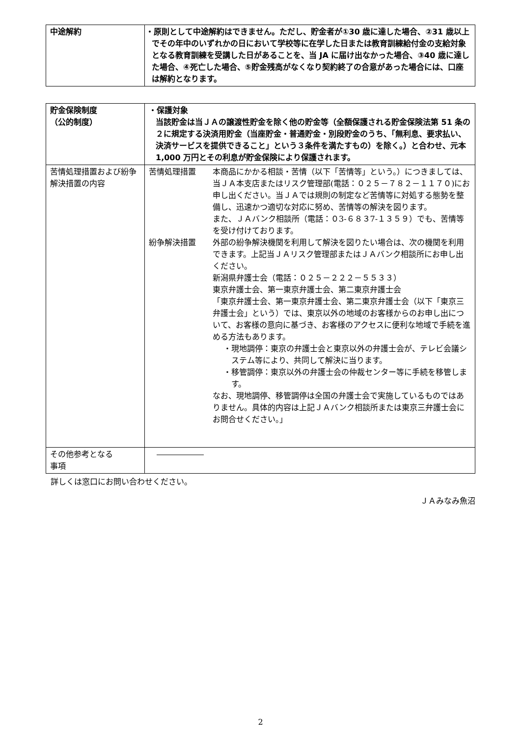| 中途解約 | ・原則として中途解約はできません。ただし、貯金者が①30 歳に達した場合、②31 歳以上でその年中のいずれかの日において学校等に在学した日または教育訓練給付金の支給対象となる教育訓練を受講した日があることを、当 JA に届け出なかった場合、③40 歳に達した場合、④死亡した場合、⑤貯金残高がなくなり契約終了の合意があった場合には、口座は解約となります。 |
| 貯金保険制度 （公的制度） | ・保護対象 当該貯金は当ＪＡの譲渡性貯金を除く他の貯金等（全額保護される貯金保険法第 51 条の２に規定する決済用貯金（当座貯金・普通貯金・別段貯金のうち、「無利息、要求払い、決済サービスを提供できること」という３条件を満たすもの）を除く。）と合わせ、元本 1,000 万円とその利息が貯金保険により保護されます。 |
| 苦情処理措置および紛争解決措置の内容 | 苦情処理措置 本商品にかかる相談・苦情（以下「苦情等」という。）につきましては、当ＪＡ本支店またはリスク管理部(電話：０２５－７８２－１１７０)にお申し出ください。当ＪＡでは規則の制定など苦情等に対処する態勢を整備し、迅速かつ適切な対応に努め、苦情等の解決を図ります。 また、ＪＡバンク相談所（電話：０3-６８３7-１３５９）でも、苦情等を受け付けております。 紛争解決措置 外部の紛争解決機関を利用して解決を図りたい場合は、次の機関を利用できます。上記当ＪＡリスク管理部またはＪＡバンク相談所にお申し出ください。 新潟県弁護士会（電話：０２５－２２２－５５３３） 東京弁護士会、第一東京弁護士会、第二東京弁護士会 「東京弁護士会、第一東京弁護士会、第二東京弁護士会（以下「東京三弁護士会」という）では、東京以外の地域のお客様からのお申し出について、お客様の意向に基づき、お客様のアクセスに便利な地域で手続を進める方法もあります。 ・現地調停：東京の弁護士会と東京以外の弁護士会が、テレビ会議システム等により、共同して解決に当ります。 ・移管調停：東京以外の弁護士会の仲裁センター等に手続を移管します。 なお、現地調停、移管調停は全国の弁護士会で実施しているものではありません。具体的内容は上記ＪＡバンク相談所または東京三弁護士会にお問合せください。」 |
| その他参考となる 事項 | ―――――― |
詳しくは窓口にお問い合わせください。
ＪＡみなみ魚沼
2